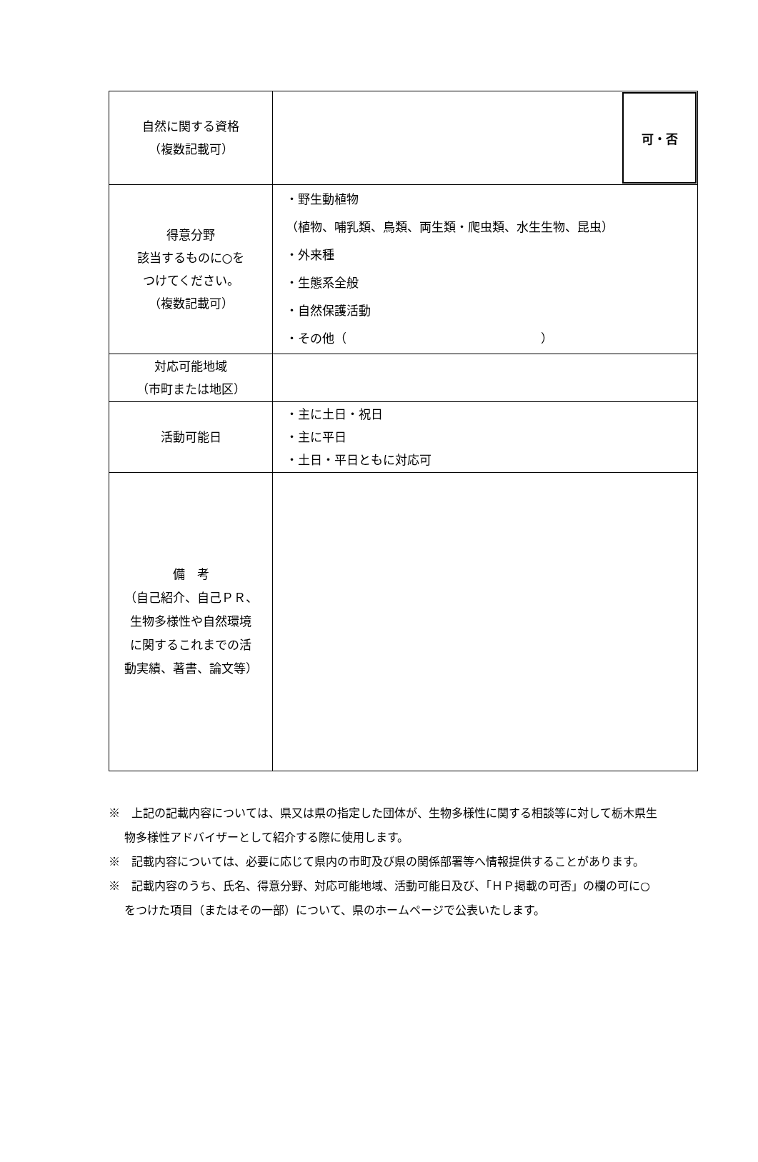| 自然に関する資格 （複数記載可） | 可・否 |
| 得意分野 該当するものに○を つけてください。 （複数記載可） | ・野生動植物 （植物、哺乳類、鳥類、両生類・爬虫類、水生生物、昆虫） ・外来種 ・生態系全般 ・自然保護活動 ・その他（ ） |
| 対応可能地域 （市町または地区） | |
| 活動可能日 | ・主に土日・祝日 ・主に平日 ・土日・平日ともに対応可 |
| 備 考 （自己紹介、自己ＰＲ、 生物多様性や自然環境 に関するこれまでの活 動実績、著書、論文等） | |
※　上記の記載内容については、県又は県の指定した団体が、生物多様性に関する相談等に対して栃木県生物多様性アドバイザーとして紹介する際に使用します。
※　記載内容については、必要に応じて県内の市町及び県の関係部署等へ情報提供することがあります。
※　記載内容のうち、氏名、得意分野、対応可能地域、活動可能日及び、「ＨＰ掲載の可否」の欄の可に○をつけた項目（またはその一部）について、県のホームページで公表いたします。